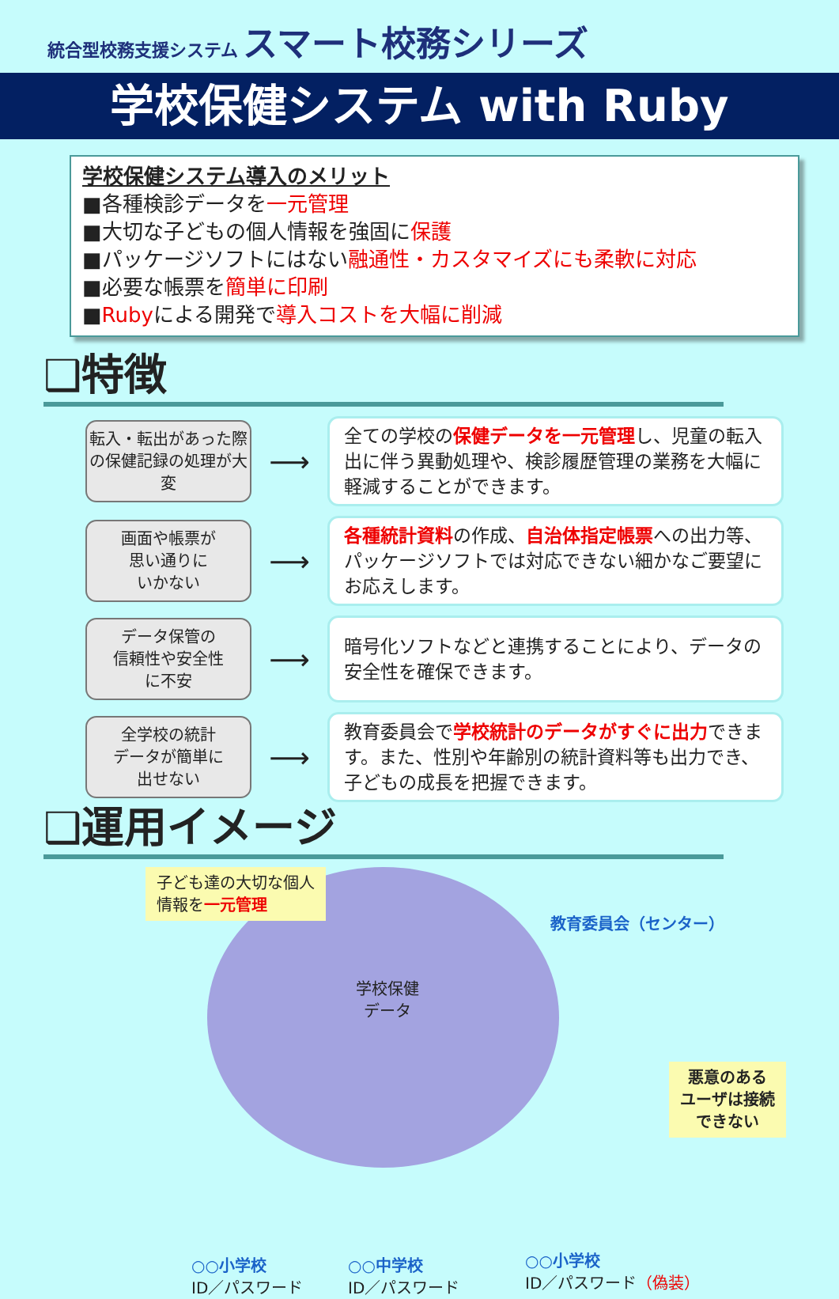統合型校務支援システム スマート校務シリーズ
学校保健システム with Ruby
学校保健システム導入のメリット
■各種検診データを一元管理
■大切な子どもの個人情報を強固に保護
■パッケージソフトにはない融通性・カスタマイズにも柔軟に対応
■必要な帳票を簡単に印刷
■Rubyによる開発で導入コストを大幅に削減
❑特徴
転入・転出があった際の保健記録の処理が大変
⟶
全ての学校の保健データを一元管理し、児童の転入出に伴う異動処理や、検診履歴管理の業務を大幅に軽減することができます。
画面や帳票が
思い通りに
いかない
⟶
各種統計資料の作成、自治体指定帳票への出力等、パッケージソフトでは対応できない細かなご要望にお応えします。
データ保管の
信頼性や安全性
に不安
⟶
暗号化ソフトなどと連携することにより、データの安全性を確保できます。
全学校の統計
データが簡単に
出せない
⟶
教育委員会で学校統計のデータがすぐに出力できます。また、性別や年齢別の統計資料等も出力でき、子どもの成長を把握できます。
❑運用イメージ
子ども達の大切な個人
情報を一元管理
教育委員会（センター）
学校保健
データ
悪意のある
ユーザは接続
できない
○○小学校
ID／パスワード
○○中学校
ID／パスワード
○○小学校
ID／パスワード（偽装）